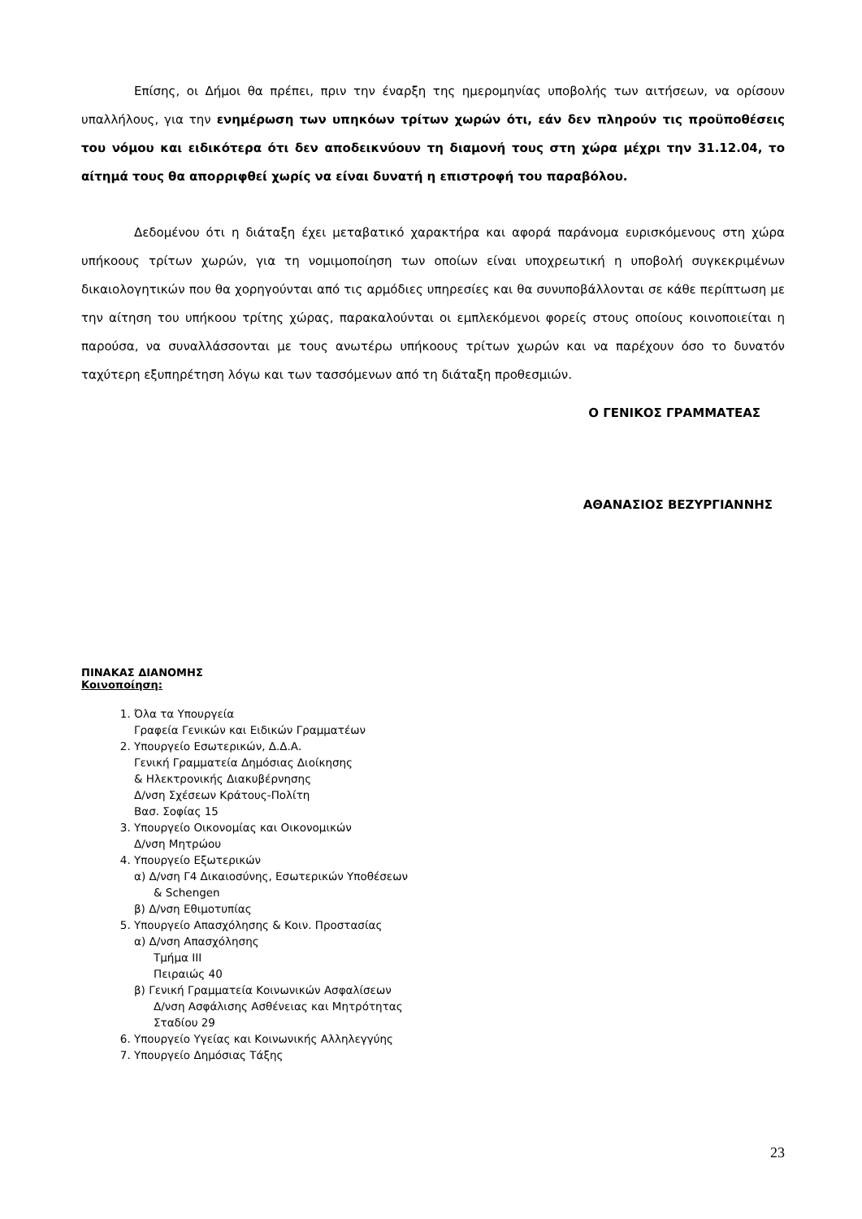Επίσης, οι Δήμοι θα πρέπει, πριν την έναρξη της ημερομηνίας υποβολής των αιτήσεων, να ορίσουν υπαλλήλους, για την ενημέρωση των υπηκόων τρίτων χωρών ότι, εάν δεν πληρούν τις προϋποθέσεις του νόμου και ειδικότερα ότι δεν αποδεικνύουν τη διαμονή τους στη χώρα μέχρι την 31.12.04, το αίτημά τους θα απορριφθεί χωρίς να είναι δυνατή η επιστροφή του παραβόλου.
Δεδομένου ότι η διάταξη έχει μεταβατικό χαρακτήρα και αφορά παράνομα ευρισκόμενους στη χώρα υπήκοους τρίτων χωρών, για τη νομιμοποίηση των οποίων είναι υποχρεωτική η υποβολή συγκεκριμένων δικαιολογητικών που θα χορηγούνται από τις αρμόδιες υπηρεσίες και θα συνυποβάλλονται σε κάθε περίπτωση με την αίτηση του υπήκοου τρίτης χώρας, παρακαλούνται οι εμπλεκόμενοι φορείς στους οποίους κοινοποιείται η παρούσα, να συναλλάσσονται με τους ανωτέρω υπήκοους τρίτων χωρών και να παρέχουν όσο το δυνατόν ταχύτερη εξυπηρέτηση λόγω και των τασσόμενων από τη διάταξη προθεσμιών.
Ο ΓΕΝΙΚΟΣ ΓΡΑΜΜΑΤΕΑΣ
ΑΘΑΝΑΣΙΟΣ ΒΕΖΥΡΓΙΑΝΝΗΣ
ΠΙΝΑΚΑΣ ΔΙΑΝΟΜΗΣ
Κοινοποίηση:
1. Όλα τα Υπουργεία
Γραφεία Γενικών και Ειδικών Γραμματέων
2. Υπουργείο Εσωτερικών, Δ.Δ.Α.
Γενική Γραμματεία Δημόσιας Διοίκησης
& Ηλεκτρονικής Διακυβέρνησης
Δ/νση Σχέσεων Κράτους-Πολίτη
Βασ. Σοφίας 15
3. Υπουργείο Οικονομίας και Οικονομικών
Δ/νση Μητρώου
4. Υπουργείο Εξωτερικών
α) Δ/νση Γ4 Δικαιοσύνης, Εσωτερικών Υποθέσεων
& Schengen
β) Δ/νση Εθιμοτυπίας
5. Υπουργείο Απασχόλησης & Κοιν. Προστασίας
α) Δ/νση Απασχόλησης
Τμήμα ΙΙΙ
Πειραιώς 40
β) Γενική Γραμματεία Κοινωνικών Ασφαλίσεων
Δ/νση Ασφάλισης Ασθένειας και Μητρότητας
Σταδίου 29
6. Υπουργείο Υγείας και Κοινωνικής Αλληλεγγύης
7. Υπουργείο Δημόσιας Τάξης
23